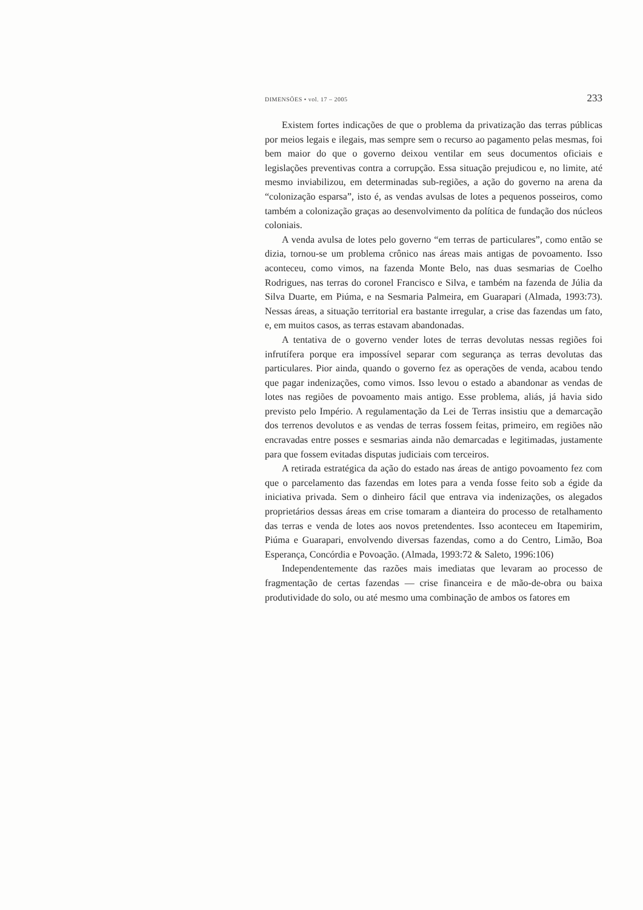DIMENSÕES • vol. 17 – 2005 233
Existem fortes indicações de que o problema da privatização das terras públicas por meios legais e ilegais, mas sempre sem o recurso ao pagamento pelas mesmas, foi bem maior do que o governo deixou ventilar em seus documentos oficiais e legislações preventivas contra a corrupção. Essa situação prejudicou e, no limite, até mesmo inviabilizou, em determinadas sub-regiões, a ação do governo na arena da “colonização esparsa”, isto é, as vendas avulsas de lotes a pequenos posseiros, como também a colonização graças ao desenvolvimento da política de fundação dos núcleos coloniais.
A venda avulsa de lotes pelo governo “em terras de particulares”, como então se dizia, tornou-se um problema crônico nas áreas mais antigas de povoamento. Isso aconteceu, como vimos, na fazenda Monte Belo, nas duas sesmarias de Coelho Rodrigues, nas terras do coronel Francisco e Silva, e também na fazenda de Júlia da Silva Duarte, em Piúma, e na Sesmaria Palmeira, em Guarapari (Almada, 1993:73). Nessas áreas, a situação territorial era bastante irregular, a crise das fazendas um fato, e, em muitos casos, as terras estavam abandonadas.
A tentativa de o governo vender lotes de terras devolutas nessas regiões foi infrutífera porque era impossível separar com segurança as terras devolutas das particulares. Pior ainda, quando o governo fez as operações de venda, acabou tendo que pagar indenizações, como vimos. Isso levou o estado a abandonar as vendas de lotes nas regiões de povoamento mais antigo. Esse problema, aliás, já havia sido previsto pelo Império. A regulamentação da Lei de Terras insistiu que a demarcação dos terrenos devolutos e as vendas de terras fossem feitas, primeiro, em regiões não encravadas entre posses e sesmarias ainda não demarcadas e legitimadas, justamente para que fossem evitadas disputas judiciais com terceiros.
A retirada estratégica da ação do estado nas áreas de antigo povoamento fez com que o parcelamento das fazendas em lotes para a venda fosse feito sob a égide da iniciativa privada. Sem o dinheiro fácil que entrava via indenizações, os alegados proprietários dessas áreas em crise tomaram a dianteira do processo de retalhamento das terras e venda de lotes aos novos pretendentes. Isso aconteceu em Itapemirim, Piúma e Guarapari, envolvendo diversas fazendas, como a do Centro, Limão, Boa Esperança, Concórdia e Povoação. (Almada, 1993:72 & Saleto, 1996:106)
Independentemente das razões mais imediatas que levaram ao processo de fragmentação de certas fazendas — crise financeira e de mão-de-obra ou baixa produtividade do solo, ou até mesmo uma combinação de ambos os fatores em